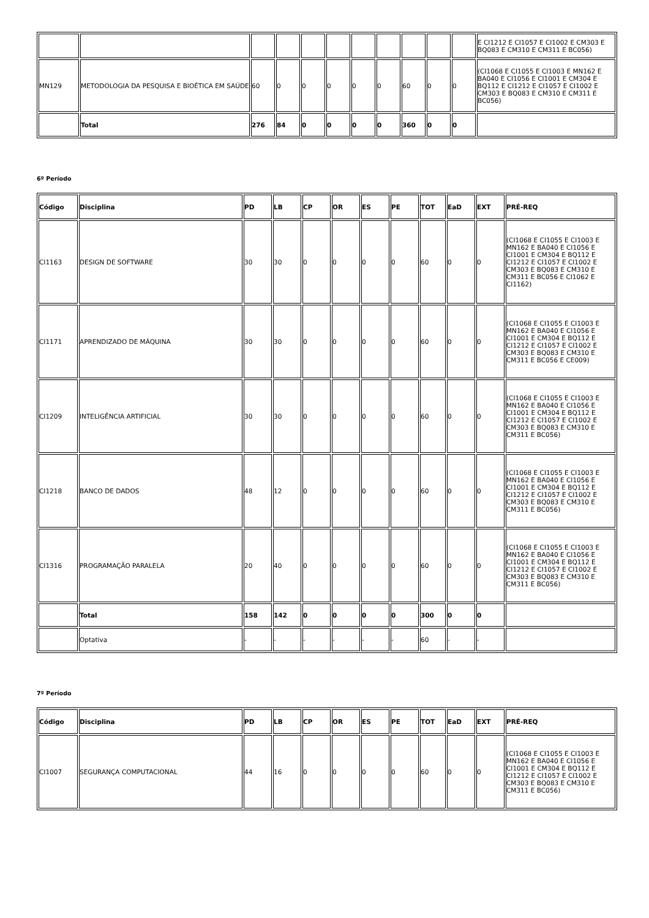| | | | | | | | | | | | E CI1212 E CI1057 E CI1002 E CM303 E BQ083 E CM310 E CM311 E BC056) |
| MN129 | METODOLOGIA DA PESQUISA E BIOÉTICA EM SAÚDE | 60 | 0 | 0 | 0 | 0 | 0 | 60 | 0 | 0 | (CI1068 E CI1055 E CI1003 E MN162 E BA040 E CI1056 E CI1001 E CM304 E BQ112 E CI1212 E CI1057 E CI1002 E CM303 E BQ083 E CM310 E CM311 E BC056) |
| | Total | 276 | 84 | 0 | 0 | 0 | 0 | 360 | 0 | 0 | |
6º Período
| Código | Disciplina | PD | LB | CP | OR | ES | PE | TOT | EaD | EXT | PRÉ-REQ |
| --- | --- | --- | --- | --- | --- | --- | --- | --- | --- | --- | --- |
| CI1163 | DESIGN DE SOFTWARE | 30 | 30 | 0 | 0 | 0 | 0 | 60 | 0 | 0 | (CI1068 E CI1055 E CI1003 E MN162 E BA040 E CI1056 E CI1001 E CM304 E BQ112 E CI1212 E CI1057 E CI1002 E CM303 E BQ083 E CM310 E CM311 E BC056 E CI1062 E CI1162) |
| CI1171 | APRENDIZADO DE MÁQUINA | 30 | 30 | 0 | 0 | 0 | 0 | 60 | 0 | 0 | (CI1068 E CI1055 E CI1003 E MN162 E BA040 E CI1056 E CI1001 E CM304 E BQ112 E CI1212 E CI1057 E CI1002 E CM303 E BQ083 E CM310 E CM311 E BC056 E CE009) |
| CI1209 | INTELIGÊNCIA ARTIFICIAL | 30 | 30 | 0 | 0 | 0 | 0 | 60 | 0 | 0 | (CI1068 E CI1055 E CI1003 E MN162 E BA040 E CI1056 E CI1001 E CM304 E BQ112 E CI1212 E CI1057 E CI1002 E CM303 E BQ083 E CM310 E CM311 E BC056) |
| CI1218 | BANCO DE DADOS | 48 | 12 | 0 | 0 | 0 | 0 | 60 | 0 | 0 | (CI1068 E CI1055 E CI1003 E MN162 E BA040 E CI1056 E CI1001 E CM304 E BQ112 E CI1212 E CI1057 E CI1002 E CM303 E BQ083 E CM310 E CM311 E BC056) |
| CI1316 | PROGRAMAÇÃO PARALELA | 20 | 40 | 0 | 0 | 0 | 0 | 60 | 0 | 0 | (CI1068 E CI1055 E CI1003 E MN162 E BA040 E CI1056 E CI1001 E CM304 E BQ112 E CI1212 E CI1057 E CI1002 E CM303 E BQ083 E CM310 E CM311 E BC056) |
| | Total | 158 | 142 | 0 | 0 | 0 | 0 | 300 | 0 | 0 | |
| | Optativa | - | - | - | - | - | - | 60 | - | - | |
7º Período
| Código | Disciplina | PD | LB | CP | OR | ES | PE | TOT | EaD | EXT | PRÉ-REQ |
| --- | --- | --- | --- | --- | --- | --- | --- | --- | --- | --- | --- |
| CI1007 | SEGURANÇA COMPUTACIONAL | 44 | 16 | 0 | 0 | 0 | 0 | 60 | 0 | 0 | (CI1068 E CI1055 E CI1003 E MN162 E BA040 E CI1056 E CI1001 E CM304 E BQ112 E CI1212 E CI1057 E CI1002 E CM303 E BQ083 E CM310 E CM311 E BC056) |